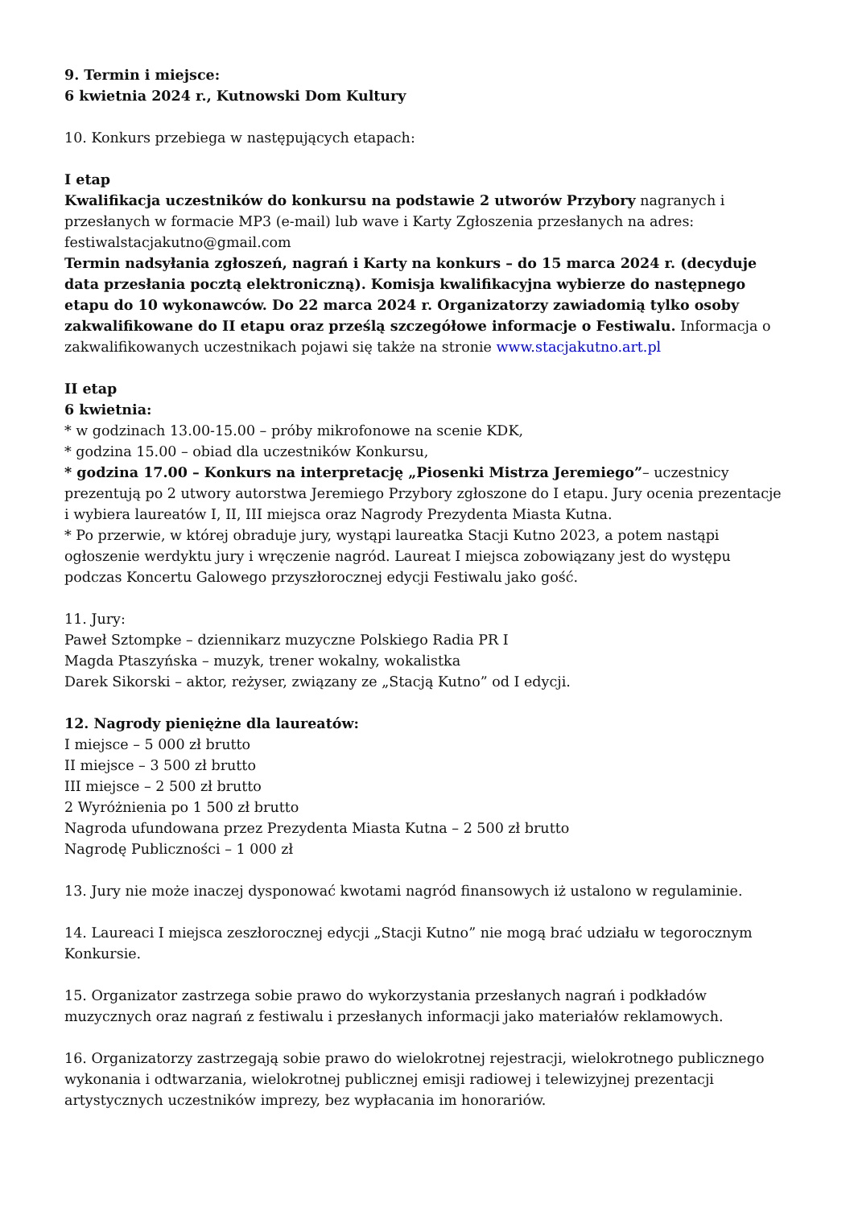9. Termin i miejsce:
6 kwietnia 2024 r., Kutnowski Dom Kultury
10. Konkurs przebiega w następujących etapach:
I etap
Kwalifikacja uczestników do konkursu na podstawie 2 utworów Przybory nagranych i przesłanych w formacie MP3 (e-mail) lub wave i Karty Zgłoszenia przesłanych na adres: festiwalstacjakutno@gmail.com
Termin nadsyłania zgłoszeń, nagrań i Karty na konkurs – do 15 marca 2024 r. (decyduje data przesłania pocztą elektroniczną). Komisja kwalifikacyjna wybierze do następnego etapu do 10 wykonawców. Do 22 marca 2024 r. Organizatorzy zawiadomią tylko osoby zakwalifikowane do II etapu oraz prześlą szczegółowe informacje o Festiwalu. Informacja o zakwalifikowanych uczestnikach pojawi się także na stronie www.stacjakutno.art.pl
II etap
6 kwietnia:
* w godzinach 13.00-15.00 – próby mikrofonowe na scenie KDK,
* godzina 15.00 – obiad dla uczestników Konkursu,
* godzina 17.00 – Konkurs na interpretację „Piosenki Mistrza Jeremiego”– uczestnicy prezentują po 2 utwory autorstwa Jeremiego Przybory zgłoszone do I etapu. Jury ocenia prezentacje i wybiera laureatów I, II, III miejsca oraz Nagrody Prezydenta Miasta Kutna.
* Po przerwie, w której obraduje jury, wystąpi laureatka Stacji Kutno 2023, a potem nastąpi ogłoszenie werdyktu jury i wręczenie nagród. Laureat I miejsca zobowiązany jest do występu podczas Koncertu Galowego przyszłorocznej edycji Festiwalu jako gość.
11. Jury:
Paweł Sztompke – dziennikarz muzyczne Polskiego Radia PR I
Magda Ptaszyńska – muzyk, trener wokalny, wokalistka
Darek Sikorski – aktor, reżyser, związany ze „Stacją Kutno” od I edycji.
12. Nagrody pieniężne dla laureatów:
I miejsce – 5 000 zł brutto
II miejsce – 3 500 zł brutto
III miejsce – 2 500 zł brutto
2 Wyróżnienia po 1 500 zł brutto
Nagroda ufundowana przez Prezydenta Miasta Kutna – 2 500 zł brutto
Nagrodę Publiczności – 1 000 zł
13. Jury nie może inaczej dysponować kwotami nagród finansowych iż ustalono w regulaminie.
14. Laureaci I miejsca zeszłorocznej edycji „Stacji Kutno” nie mogą brać udziału w tegorocznym Konkursie.
15. Organizator zastrzega sobie prawo do wykorzystania przesłanych nagrań i podkładów muzycznych oraz nagrań z festiwalu i przesłanych informacji jako materiałów reklamowych.
16. Organizatorzy zastrzegają sobie prawo do wielokrotnej rejestracji, wielokrotnego publicznego wykonania i odtwarzania, wielokrotnej publicznej emisji radiowej i telewizyjnej prezentacji artystycznych uczestników imprezy, bez wypłacania im honorariów.